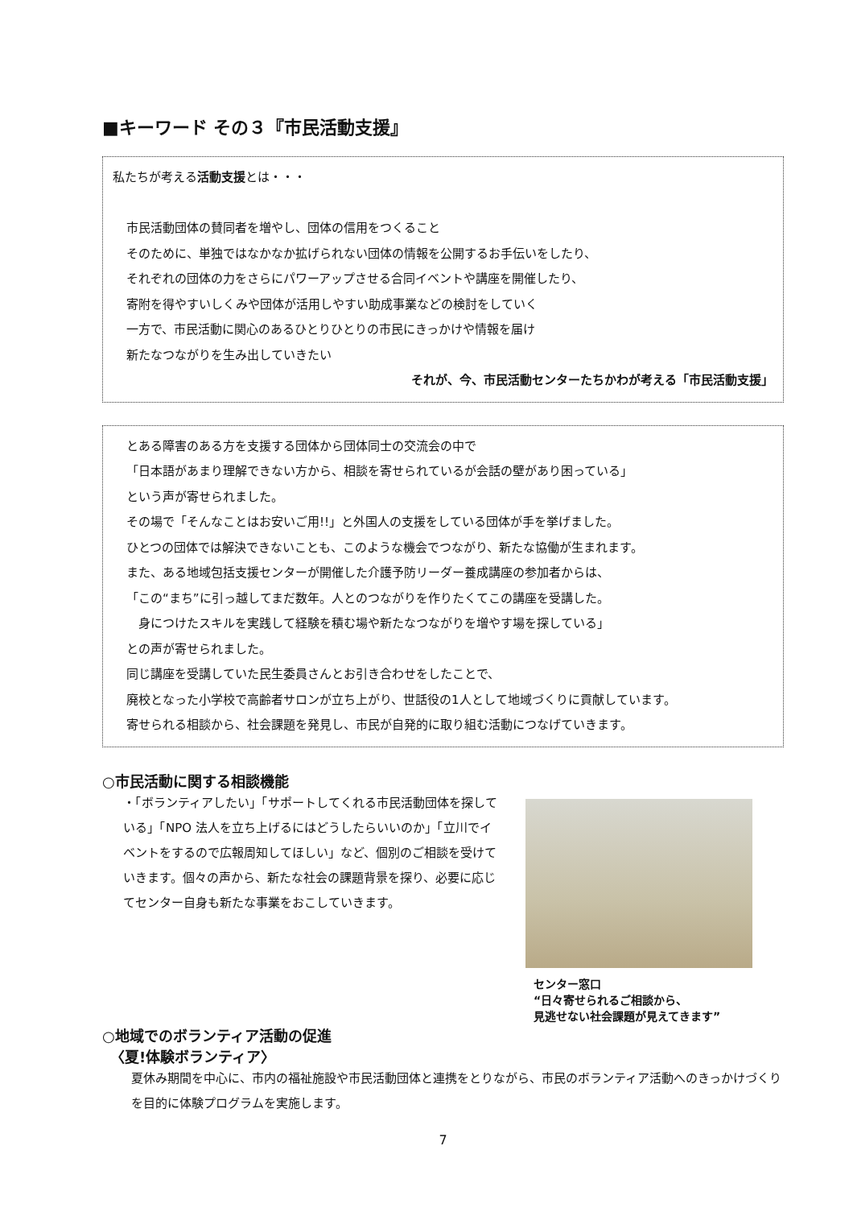■キーワード その３『市民活動支援』
私たちが考える活動支援とは・・・
市民活動団体の賛同者を増やし、団体の信用をつくること
そのために、単独ではなかなか拡げられない団体の情報を公開するお手伝いをしたり、
それぞれの団体の力をさらにパワーアップさせる合同イベントや講座を開催したり、
寄附を得やすいしくみや団体が活用しやすい助成事業などの検討をしていく
一方で、市民活動に関心のあるひとりひとりの市民にきっかけや情報を届け
新たなつながりを生み出していきたい
それが、今、市民活動センターたちかわが考える「市民活動支援」
とある障害のある方を支援する団体から団体同士の交流会の中で
「日本語があまり理解できない方から、相談を寄せられているが会話の壁があり困っている」
という声が寄せられました。
その場で「そんなことはお安いご用!!」と外国人の支援をしている団体が手を挙げました。
ひとつの団体では解決できないことも、このような機会でつながり、新たな協働が生まれます。
また、ある地域包括支援センターが開催した介護予防リーダー養成講座の参加者からは、
「この“まち”に引っ越してまだ数年。人とのつながりを作りたくてこの講座を受講した。
　身につけたスキルを実践して経験を積む場や新たなつながりを増やす場を探している」
との声が寄せられました。
同じ講座を受講していた民生委員さんとお引き合わせをしたことで、
廃校となった小学校で高齢者サロンが立ち上がり、世話役の1人として地域づくりに貢献しています。
寄せられる相談から、社会課題を発見し、市民が自発的に取り組む活動につなげていきます。
○市民活動に関する相談機能
・「ボランティアしたい」「サポートしてくれる市民活動団体を探している」「NPO 法人を立ち上げるにはどうしたらいいのか」「立川でイベントをするので広報周知してほしい」など、個別のご相談を受けていきます。個々の声から、新たな社会の課題背景を探り、必要に応じてセンター自身も新たな事業をおこしていきます。
センター窓口
“日々寄せられるご相談から、
見逃せない社会課題が見えてきます”
○地域でのボランティア活動の促進
〈夏!体験ボランティア〉
夏休み期間を中心に、市内の福祉施設や市民活動団体と連携をとりながら、市民のボランティア活動へのきっかけづくりを目的に体験プログラムを実施します。
7